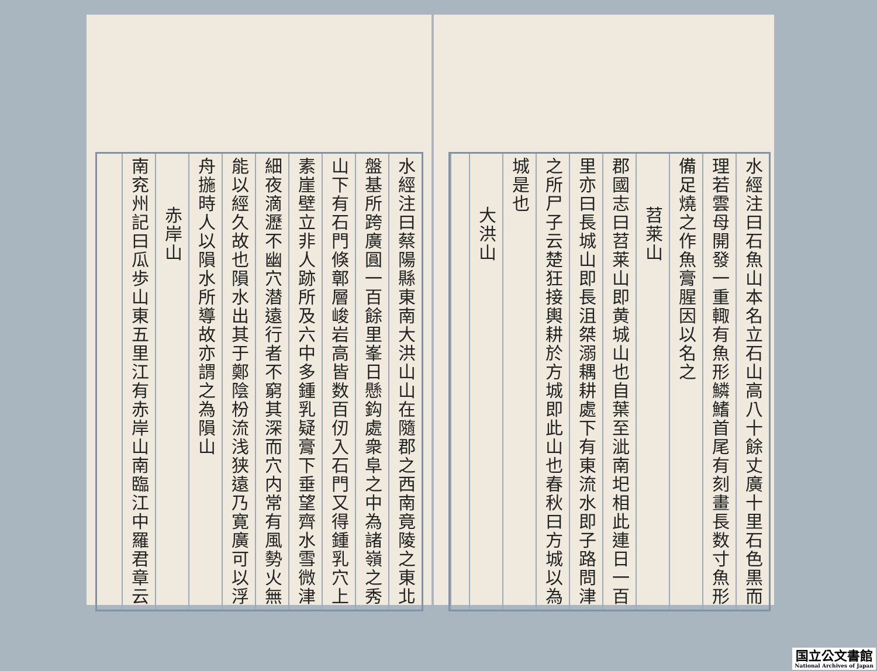水經注曰石魚山本名立石山高八十餘丈廣十里石色黒而
理若雲母開發一重輙有魚形鱗鰭首尾有刻畫長数寸魚形
備足燒之作魚膏腥因以名之
苕莱山
郡國志曰苕莱山即黄城山也自葉至泚南圯相此連日一百
里亦曰長城山即長沮桀溺耦耕處下有東流水即子路問津
之所尸子云楚狂接輿耕於方城即此山也春秋曰方城以為
城是也
大洪山
水經注曰蔡陽縣東南大洪山山在隨郡之西南竟陵之東北
盤基所跨廣圓一百餘里峯日懸鈎處衆阜之中為諸嶺之秀
山下有石門倏鄣層峻岩高皆数百仞入石門又得鍾乳穴上
素崖壁立非人跡所及六中多鍾乳疑膏下垂望齊水雪微津
細夜滴瀝不幽穴潜遠行者不窮其深而穴内常有風勢火無
能以經久故也隕水出其于鄭陰枌流浅狭遠乃寛廣可以浮
舟揓時人以隕水所導故亦謂之為隕山
赤岸山
南兖州記曰瓜歩山東五里江有赤岸山南臨江中羅君章云
国立公文書館
National Archives of Japan